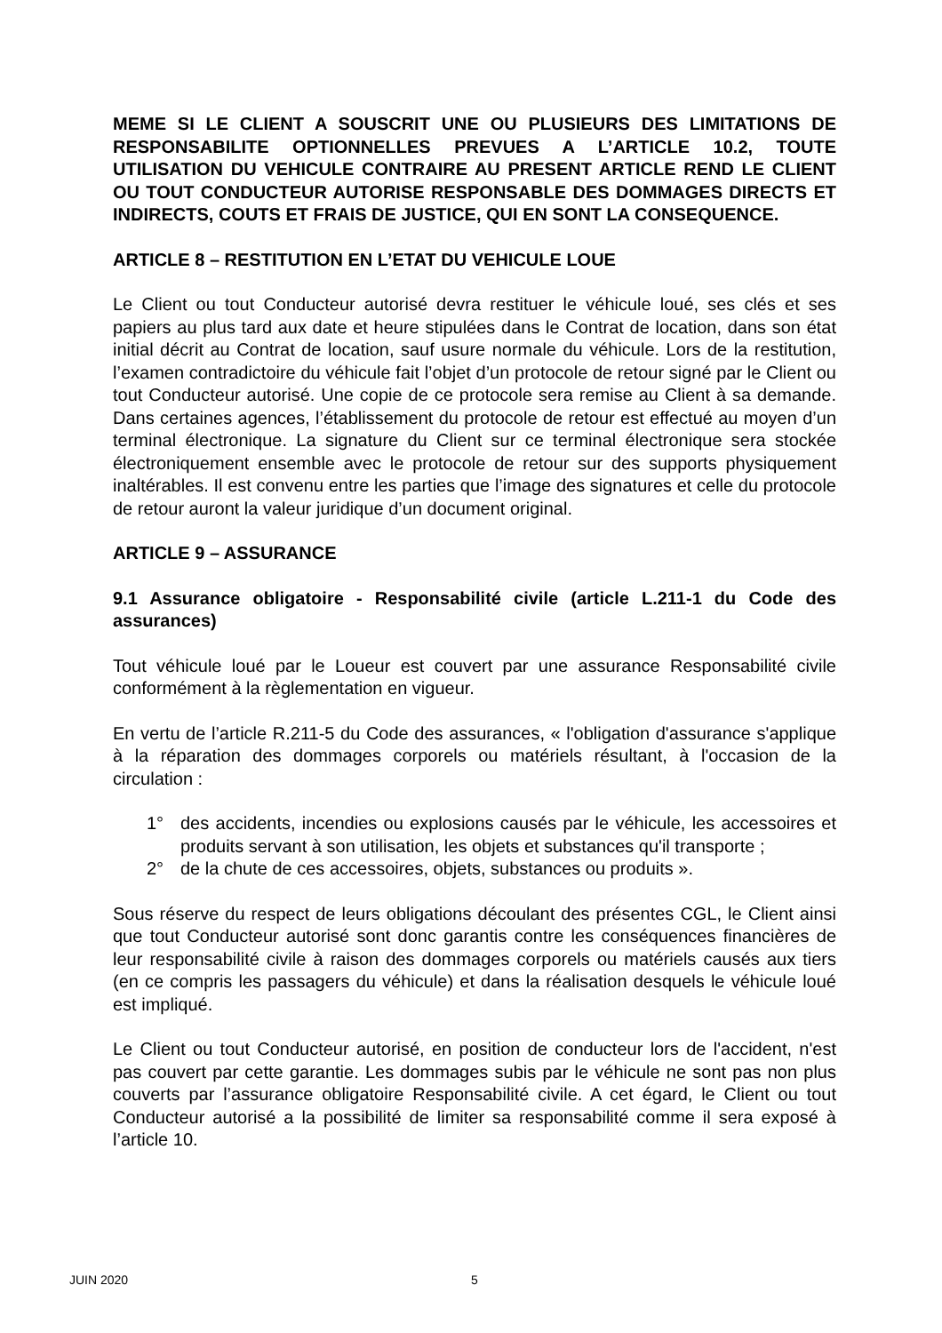MEME SI LE CLIENT A SOUSCRIT UNE OU PLUSIEURS DES LIMITATIONS DE RESPONSABILITE OPTIONNELLES PREVUES A L’ARTICLE 10.2, TOUTE UTILISATION DU VEHICULE CONTRAIRE AU PRESENT ARTICLE REND LE CLIENT OU TOUT CONDUCTEUR AUTORISE RESPONSABLE DES DOMMAGES DIRECTS ET INDIRECTS, COUTS ET FRAIS DE JUSTICE, QUI EN SONT LA CONSEQUENCE.
ARTICLE 8 – RESTITUTION EN L’ETAT DU VEHICULE LOUE
Le Client ou tout Conducteur autorisé devra restituer le véhicule loué, ses clés et ses papiers au plus tard aux date et heure stipulées dans le Contrat de location, dans son état initial décrit au Contrat de location, sauf usure normale du véhicule. Lors de la restitution, l’examen contradictoire du véhicule fait l’objet d’un protocole de retour signé par le Client ou tout Conducteur autorisé. Une copie de ce protocole sera remise au Client à sa demande. Dans certaines agences, l’établissement du protocole de retour est effectué au moyen d’un terminal électronique. La signature du Client sur ce terminal électronique sera stockée électroniquement ensemble avec le protocole de retour sur des supports physiquement inaltérables. Il est convenu entre les parties que l’image des signatures et celle du protocole de retour auront la valeur juridique d’un document original.
ARTICLE 9 – ASSURANCE
9.1 Assurance obligatoire - Responsabilité civile (article L.211-1 du Code des assurances)
Tout véhicule loué par le Loueur est couvert par une assurance Responsabilité civile conformément à la règlementation en vigueur.
En vertu de l’article R.211-5 du Code des assurances, « l'obligation d'assurance s'applique à la réparation des dommages corporels ou matériels résultant, à l'occasion de la circulation :
1° des accidents, incendies ou explosions causés par le véhicule, les accessoires et produits servant à son utilisation, les objets et substances qu'il transporte ;
2° de la chute de ces accessoires, objets, substances ou produits ».
Sous réserve du respect de leurs obligations découlant des présentes CGL, le Client ainsi que tout Conducteur autorisé sont donc garantis contre les conséquences financières de leur responsabilité civile à raison des dommages corporels ou matériels causés aux tiers (en ce compris les passagers du véhicule) et dans la réalisation desquels le véhicule loué est impliqué.
Le Client ou tout Conducteur autorisé, en position de conducteur lors de l'accident, n'est pas couvert par cette garantie. Les dommages subis par le véhicule ne sont pas non plus couverts par l’assurance obligatoire Responsabilité civile. A cet égard, le Client ou tout Conducteur autorisé a la possibilité de limiter sa responsabilité comme il sera exposé à l’article 10.
JUIN 2020 5